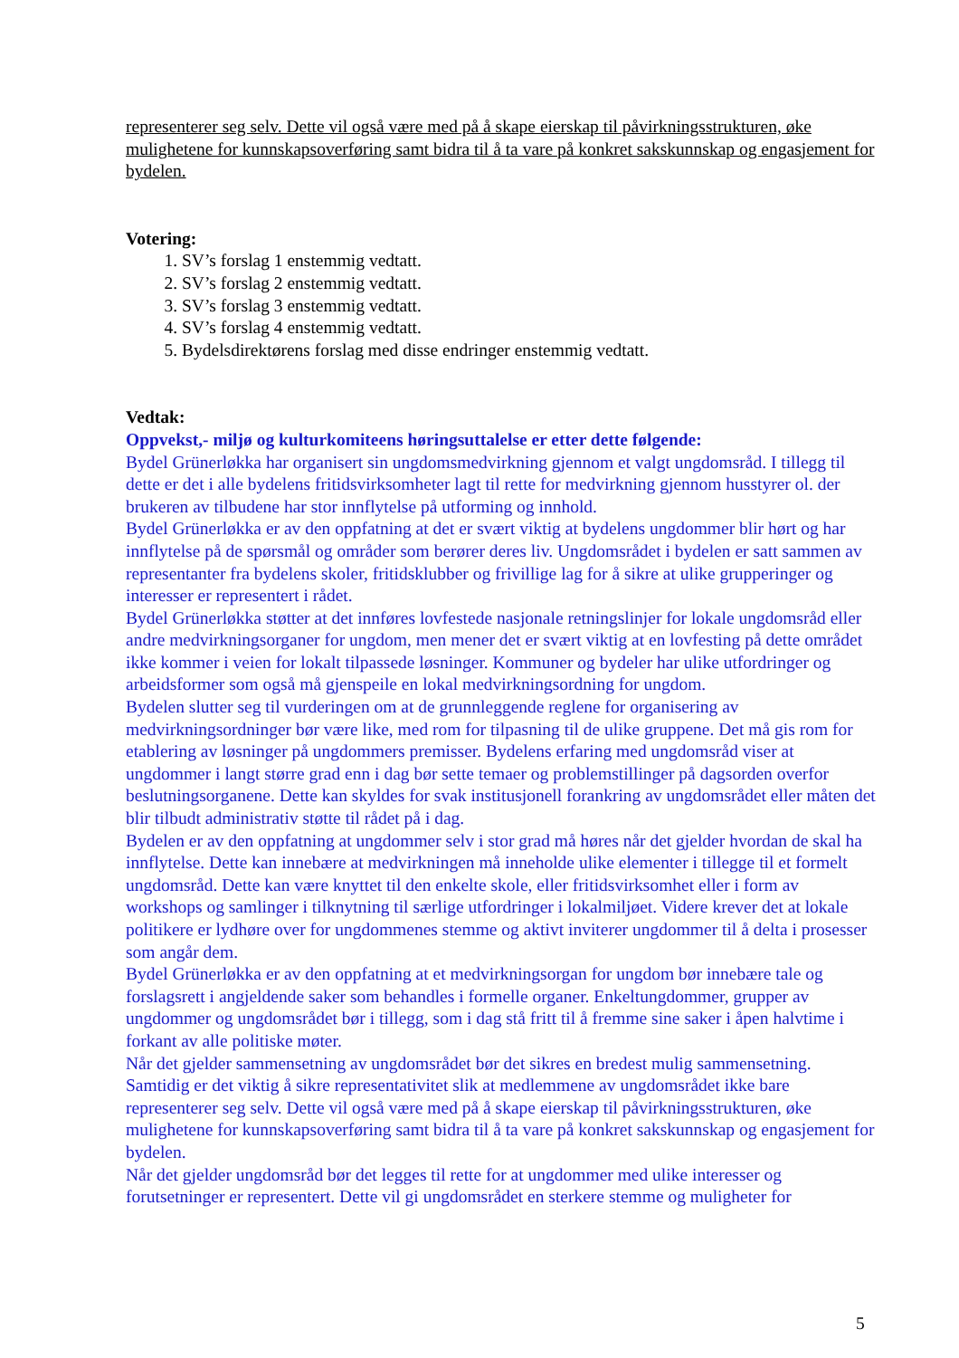representerer seg selv. Dette vil også være med på å skape eierskap til påvirkningsstrukturen, øke mulighetene for kunnskapsoverføring samt bidra til å ta vare på konkret sakskunnskap og engasjement for bydelen.
Votering:
1. SV’s forslag 1 enstemmig vedtatt.
2. SV’s forslag 2 enstemmig vedtatt.
3. SV’s forslag 3 enstemmig vedtatt.
4. SV’s forslag 4 enstemmig vedtatt.
5. Bydelsdirektørens forslag med disse endringer enstemmig vedtatt.
Vedtak:
Oppvekst,- miljø og kulturkomiteens høringsuttalelse er etter dette følgende:
Bydel Grünerløkka har organisert sin ungdomsmedvirkning gjennom et valgt ungdomsråd. I tillegg til dette er det i alle bydelens fritidsvirksomheter lagt til rette for medvirkning gjennom husstyrer ol. der brukeren av tilbudene har stor innflytelse på utforming og innhold.
Bydel Grünerløkka er av den oppfatning at det er svært viktig at bydelens ungdommer blir hørt og har innflytelse på de spørsmål og områder som berører deres liv. Ungdomsrådet i bydelen er satt sammen av representanter fra bydelens skoler, fritidsklubber og frivillige lag for å sikre at ulike grupperinger og interesser er representert i rådet.
Bydel Grünerløkka støtter at det innføres lovfestede nasjonale retningslinjer for lokale ungdomsråd eller andre medvirkningsorganer for ungdom, men mener det er svært viktig at en lovfesting på dette området ikke kommer i veien for lokalt tilpassede løsninger. Kommuner og bydeler har ulike utfordringer og arbeidsformer som også må gjenspeile en lokal medvirkningsordning for ungdom.
Bydelen slutter seg til vurderingen om at de grunnleggende reglene for organisering av medvirkningsordninger bør være like, med rom for tilpasning til de ulike gruppene. Det må gis rom for etablering av løsninger på ungdommers premisser. Bydelens erfaring med ungdomsråd viser at ungdommer i langt større grad enn i dag bør sette temaer og problemstillinger på dagsorden overfor beslutningsorganene. Dette kan skyldes for svak institusjonell forankring av ungdomsrådet eller måten det blir tilbudt administrativ støtte til rådet på i dag.
Bydelen er av den oppfatning at ungdommer selv i stor grad må høres når det gjelder hvordan de skal ha innflytelse. Dette kan innebære at medvirkningen må inneholde ulike elementer i tillegge til et formelt ungdomsråd. Dette kan være knyttet til den enkelte skole, eller fritidsvirksomhet eller i form av workshops og samlinger i tilknytning til særlige utfordringer i lokalmiljøet. Videre krever det at lokale politikere er lydhøre over for ungdommenes stemme og aktivt inviterer ungdommer til å delta i prosesser som angår dem.
Bydel Grünerløkka er av den oppfatning at et medvirkningsorgan for ungdom bør innebære tale og forslagsrett i angjeldende saker som behandles i formelle organer. Enkeltungdommer, grupper av ungdommer og ungdomsrådet bør i tillegg, som i dag stå fritt til å fremme sine saker i åpen halvtime i forkant av alle politiske møter.
Når det gjelder sammensetning av ungdomsrådet bør det sikres en bredest mulig sammensetning. Samtidig er det viktig å sikre representativitet slik at medlemmene av ungdomsrådet ikke bare representerer seg selv. Dette vil også være med på å skape eierskap til påvirkningsstrukturen, øke mulighetene for kunnskapsoverføring samt bidra til å ta vare på konkret sakskunnskap og engasjement for bydelen.
Når det gjelder ungdomsråd bør det legges til rette for at ungdommer med ulike interesser og forutsetninger er representert. Dette vil gi ungdomsrådet en sterkere stemme og muligheter for
5